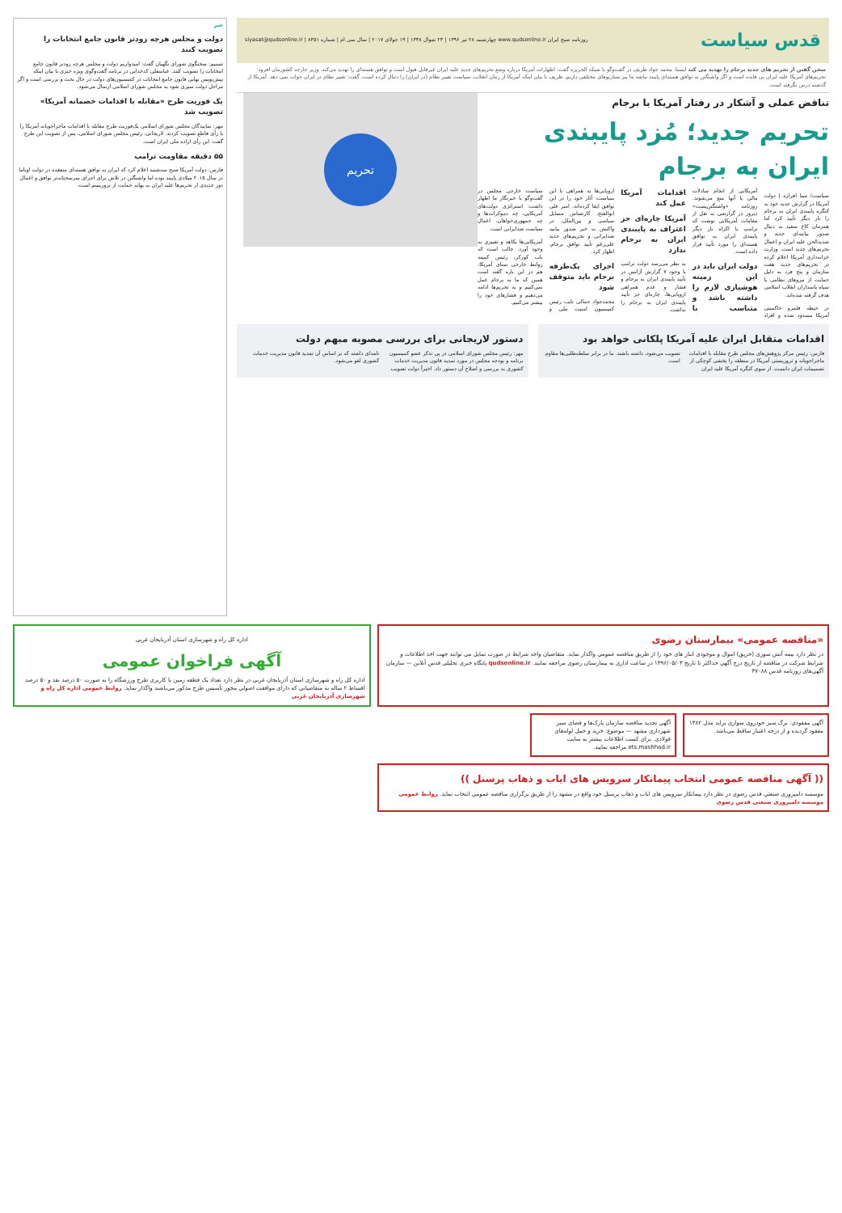قدس سیاست روزنامه صبح ایران www.qudsonline.ir چهارشنبه ۲۸ تیر ۱۳۹۶ | ۲۴ شوال ۱۴۳۸ | ۱۹ جولای ۲۰۱۷ | سال سی ام | شماره ۸۴۵۱ | siyasat@qudsonline.ir
سخن گفتن از تحریم های جدید برجام را تهدید می کند ایسنا: محمد جواد ظریف در گفت‌وگو با شبکه الجزیره گفت: اظهارات آمریکا درباره وضع تحریم‌های جدید علیه ایران غیرقابل قبول است و توافق هسته‌ای را تهدید می‌کند. وزیر خارجه کشورمان افزود: تحریم‌های آمریکا علیه ایران بی فایده است و اگر واشنگتن به توافق هسته‌ای پایبند نباشد ما نیز سناریوهای مختلفی داریم. ظریف با بیان اینکه آمریکا از زمان انقلاب، سیاست تغییر نظام (در ایران) را دنبال کرده است، گفت: تغییر نظام در ایران جواب نمی دهد. آمریکا از گذشته درس نگرفته است.
تحریم
تناقض عملی و آشکار در رفتار آمریکا با برجام
تحریم جدید؛ مُزد پایبندی ایران به برجام
سیاست/ مینا افرازه | دولت آمریکا در گزارش جدید خود به کنگره پایبندی ایران به برجام را بار دیگر تأیید کرد اما همزمان کاخ سفید به دنبال صدور بیانیه‌ای جدید و شدیدالحن علیه ایران و اعمال تحریم‌های جدید است. وزارت خزانه‌داری آمریکا اعلام کرده در تحریم‌های جدید هفت سازمان و پنج فرد به دلیل حمایت از نیروهای نظامی یا سپاه پاسداران انقلاب اسلامی هدف گرفته شده‌اند.
در حیطه قلمرو حاکمیتی آمریکا مسدود شده و افراد آمریکایی از انجام مبادلات مالی با آنها منع می‌شوند. روزنامه «واشنگتن‌پست» دیروز در گزارشی به نقل از مقامات آمریکایی نوشت که ترامپ با اکراه بار دیگر پایبندی ایران به توافق هسته‌ای را مورد تأیید قرار داده است.
دولت ایران باید در این زمینه هوشیاری لازم را داشته باشد و متناسب با اقدامات آمریکا عمل کند
آمریکا چاره‌ای جز اعتراف به پایبندی ایران به برجام ندارد
به نظر می‌رسد دولت ترامپ با وجود ۷ گزارش آژانس در تأیید پایبندی ایران به برجام و فشار و عدم همراهی اروپایی‌ها، چاره‌ای جز تأیید پایبندی ایران به برجام را نداشت.
اروپایی‌ها به همراهی با این سیاست، آثار خود را در این توافق ایفا کرده‌اند. امیر علی ابوالفتح، کارشناس مسایل سیاسی و بین‌الملل، در واکنش به خبر صدور بیانیه ضدایرانی و تحریم‌های جدید علی‌رغم تأیید توافق برجام، اظهار کرد.
اجرای یک‌طرفه برجام باید متوقف شود
محمدجواد جمالی نایب رئیس کمیسیون امنیت ملی و سیاست خارجی مجلس در گفت‌وگو با خبرنگار ما اظهار داشت: استراتژی دولت‌های آمریکایی، چه دموکرات‌ها و چه جمهوری‌خواهان، اعمال سیاست ضدایرانی است.
آمریکایی‌ها بکاهد و تغییری به وجود آورد. جالب است که باب کورکر، رئیس کمیته روابط خارجی سنای آمریکا، هم در این باره گفته است همین که ما به برجام عمل نمی‌کنیم و به تحریم‌ها ادامه می‌دهیم و فشارهای خود را بیشتر می‌کنیم.
اقدامات متقابل ایران علیه آمریکا پلکانی خواهد بود
فارس: رئیس مرکز پژوهش‌های مجلس طرح مقابله با اقدامات ماجراجویانه و تروریستی آمریکا در منطقه را بخشی کوچکی از تصمیمات ایران دانست. از سوی کنگره آمریکا علیه ایران تصویب می‌شود، داشته باشند. ما در برابر سلطه‌طلبی‌ها مقاوم است.
دستور لاریجانی برای بررسی مصوبه مبهم دولت
مهر: رئیس مجلس شورای اسلامی در پی تذکر عضو کمیسیون برنامه و بودجه مجلس در مورد تمدید قانون مدیریت خدمات کشوری به بررسی و اصلاح آن دستور داد. اخیراً دولت تصویب نامه‌ای داشته که بر اساس آن تمدید قانون مدیریت خدمات کشوری لغو می‌شود.
خبر
دولت و مجلس هرچه زودتر قانون جامع انتخابات را تصویب کنند
تسنیم: سخنگوی شورای نگهبان گفت: امیدواریم دولت و مجلس هرچه زودتر قانون جامع انتخابات را تصویب کنند. عباسعلی کدخدایی در برنامه گفت‌وگوی ویژه خبری با بیان اینکه پیش‌نویس نهایی قانون جامع انتخابات در کمیسیون‌های دولت در حال بحث و بررسی است و اگر مراحل دولت سپری شود به مجلس شورای اسلامی ارسال می‌شود.
یک فوریت طرح «مقابله با اقدامات خصمانه آمریکا» تصویب شد
مهر: نمایندگان مجلس شورای اسلامی یک‌فوریت طرح مقابله با اقدامات ماجراجویانه آمریکا را با رأی قاطع تصویب کردند. لاریجانی، رئیس مجلس شورای اسلامی، پس از تصویب این طرح گفت: این رأی اراده ملی ایران است.
۵۵ دقیقه مقاومت ترامپ
فارس: دولت آمریکا صبح سه‌شنبه اعلام کرد که ایران به توافق هسته‌ای منعقده در دولت اوباما در سال ۲۰۱۵ میلادی پایبند بوده اما واشنگتن در تلاش برای اجرای سرسختانه‌تر توافق و اعمال دور جدیدی از تحریم‌ها علیه ایران به بهانه حمایت از تروریسم است.
«مناقصه عمومی» بیمارستان رضوی
در نظر دارد بیمه آتش سوزی (حریق) اموال و موجودی انبار های خود را از طریق مناقصه عمومی واگذار نماید. متقاضیان واجد شرایط در صورت تمایل می توانند جهت اخذ اطلاعات و شرایط شرکت در مناقصه از تاریخ درج آگهی حداکثر تا تاریخ ۱۳۹۶/۰۵/۰۳ در ساعت اداری به بیمارستان رضوی مراجعه نمایند. qudsonline.ir پایگاه خبری تحلیلی قدس آنلاین — سازمان آگهی‌های روزنامه قدس ۳۷۰۸۸
اداره کل راه و شهرسازی استان آذربایجان غربی
آگهی فراخوان عمومی
اداره کل راه و شهرسازی استان آذربایجان غربی در نظر دارد تعداد یک قطعه زمین با کاربری طرح ورزشگاه را به صورت ۵۰ درصد نقد و ۵۰ درصد اقساط ۲ ساله به متقاضیانی که دارای موافقت اصولی مجوز تأسیس طرح مذکور می‌باشند واگذار نماید. روابط عمومی اداره کل راه و شهرسازی آذربایجان غربی
آگهی مفقودی: برگ سبز خودروی سواری پراید مدل ۱۳۸۲ مفقود گردیده و از درجه اعتبار ساقط می‌باشد.
آگهی تجدید مناقصه سازمان پارک‌ها و فضای سبز شهرداری مشهد — موضوع: خرید و حمل لوله‌های فولادی. برای کسب اطلاعات بیشتر به سایت ets.mashhad.ir مراجعه نمایید.
(( آگهی مناقصه عمومی انتخاب پیمانکار سرویس های ایاب و ذهاب پرسنل ))
موسسه دامپروری صنعتی قدس رضوی در نظر دارد پیمانکار سرویس های ایاب و ذهاب پرسنل خود واقع در مشهد را از طریق برگزاری مناقصه عمومی انتخاب نماید. روابط عمومی موسسه دامپروری صنعتی قدس رضوی